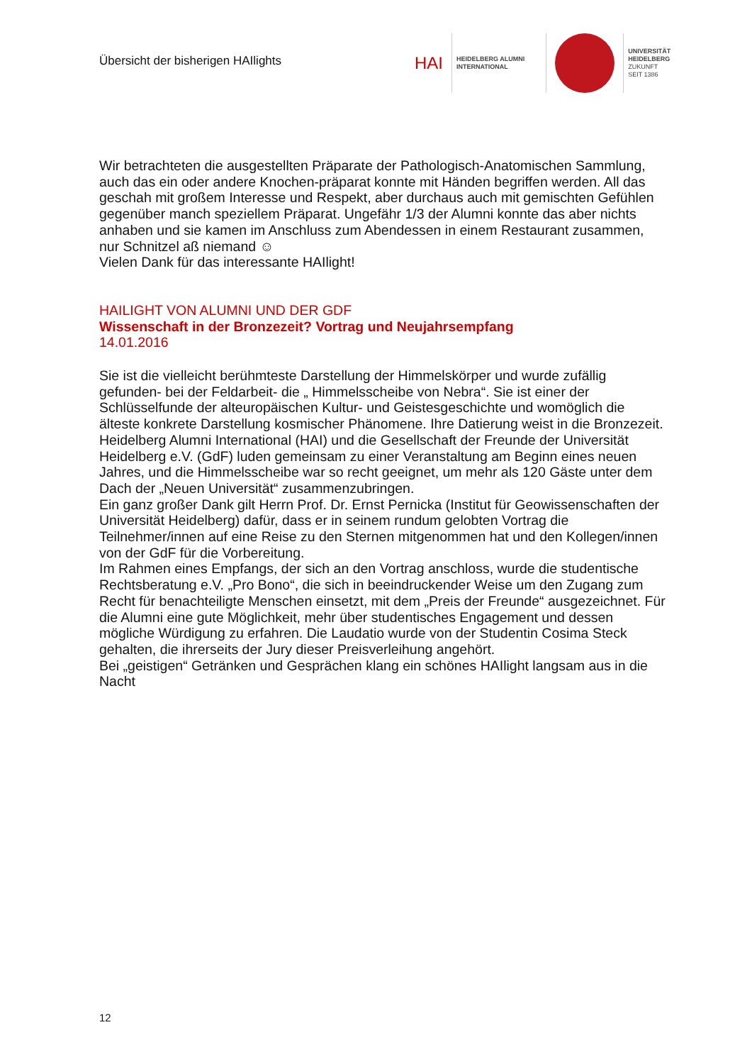Übersicht der bisherigen HAIlights
HAI
HEIDELBERG ALUMNI
INTERNATIONAL
UNIVERSITÄT
HEIDELBERG
ZUKUNFT
SEIT 1386
Wir betrachteten die ausgestellten Präparate der Pathologisch-Anatomischen Sammlung, auch das ein oder andere Knochen-präparat konnte mit Händen begriffen werden. All das geschah mit großem Interesse und Respekt, aber durchaus auch mit gemischten Gefühlen gegenüber manch speziellem Präparat. Ungefähr 1/3 der Alumni konnte das aber nichts anhaben und sie kamen im Anschluss zum Abendessen in einem Restaurant zusammen, nur Schnitzel aß niemand ☺
Vielen Dank für das interessante HAIlight!
HAILIGHT VON ALUMNI UND DER GDF
Wissenschaft in der Bronzezeit? Vortrag und Neujahrsempfang
14.01.2016
Sie ist die vielleicht berühmteste Darstellung der Himmelskörper und wurde zufällig gefunden- bei der Feldarbeit- die „ Himmelsscheibe von Nebra“. Sie ist einer der Schlüsselfunde der alteuropäischen Kultur- und Geistesgeschichte und womöglich die älteste konkrete Darstellung kosmischer Phänomene. Ihre Datierung weist in die Bronzezeit.
Heidelberg Alumni International (HAI) und die Gesellschaft der Freunde der Universität Heidelberg e.V. (GdF) luden gemeinsam zu einer Veranstaltung am Beginn eines neuen Jahres, und die Himmelsscheibe war so recht geeignet, um mehr als 120 Gäste unter dem Dach der „Neuen Universität“ zusammenzubringen.
Ein ganz großer Dank gilt Herrn Prof. Dr. Ernst Pernicka (Institut für Geowissenschaften der Universität Heidelberg) dafür, dass er in seinem rundum gelobten Vortrag die Teilnehmer/innen auf eine Reise zu den Sternen mitgenommen hat und den Kollegen/innen von der GdF für die Vorbereitung.
Im Rahmen eines Empfangs, der sich an den Vortrag anschloss, wurde die studentische Rechtsberatung e.V. „Pro Bono“, die sich in beeindruckender Weise um den Zugang zum Recht für benachteiligte Menschen einsetzt, mit dem „Preis der Freunde“ ausgezeichnet. Für die Alumni eine gute Möglichkeit, mehr über studentisches Engagement und dessen mögliche Würdigung zu erfahren. Die Laudatio wurde von der Studentin Cosima Steck gehalten, die ihrerseits der Jury dieser Preisverleihung angehört.
Bei „geistigen“ Getränken und Gesprächen klang ein schönes HAIlight langsam aus in die Nacht
12